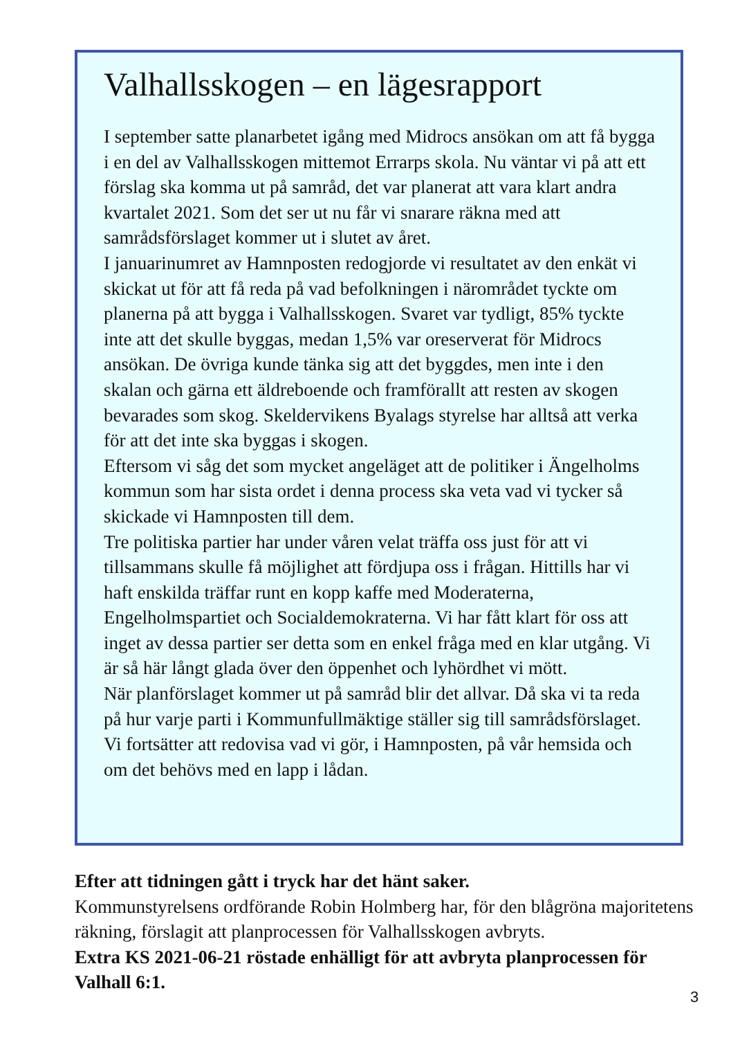Valhallsskogen – en lägesrapport
I september satte planarbetet igång med Midrocs ansökan om att få bygga i en del av Valhallsskogen mittemot Errarps skola. Nu väntar vi på att ett förslag ska komma ut på samråd, det var planerat att vara klart andra kvartalet 2021. Som det ser ut nu får vi snarare räkna med att samrådsförslaget kommer ut i slutet av året.
I januarinumret av Hamnposten redogjorde vi resultatet av den enkät vi skickat ut för att få reda på vad befolkningen i närområdet tyckte om planerna på att bygga i Valhallsskogen. Svaret var tydligt, 85% tyckte inte att det skulle byggas, medan 1,5% var oreserverat för Midrocs ansökan. De övriga kunde tänka sig att det byggdes, men inte i den skalan och gärna ett äldreboende och framförallt att resten av skogen bevarades som skog. Skeldervikens Byalags styrelse har alltså att verka för att det inte ska byggas i skogen.
Eftersom vi såg det som mycket angeläget att de politiker i Ängelholms kommun som har sista ordet i denna process ska veta vad vi tycker så skickade vi Hamnposten till dem.
Tre politiska partier har under våren velat träffa oss just för att vi tillsammans skulle få möjlighet att fördjupa oss i frågan. Hittills har vi haft enskilda träffar runt en kopp kaffe med Moderaterna, Engelholmspartiet och Socialdemokraterna. Vi har fått klart för oss att inget av dessa partier ser detta som en enkel fråga med en klar utgång. Vi är så här långt glada över den öppenhet och lyhördhet vi mött.
När planförslaget kommer ut på samråd blir det allvar. Då ska vi ta reda på hur varje parti i Kommunfullmäktige ställer sig till samrådsförslaget.
Vi fortsätter att redovisa vad vi gör, i Hamnposten, på vår hemsida och om det behövs med en lapp i lådan.
Efter att tidningen gått i tryck har det hänt saker.
Kommunstyrelsens ordförande Robin Holmberg har, för den blågröna majoritetens räkning, förslagit att planprocessen för Valhallsskogen avbryts.
Extra KS 2021-06-21 röstade enhälligt för att avbryta planprocessen för Valhall 6:1.
3